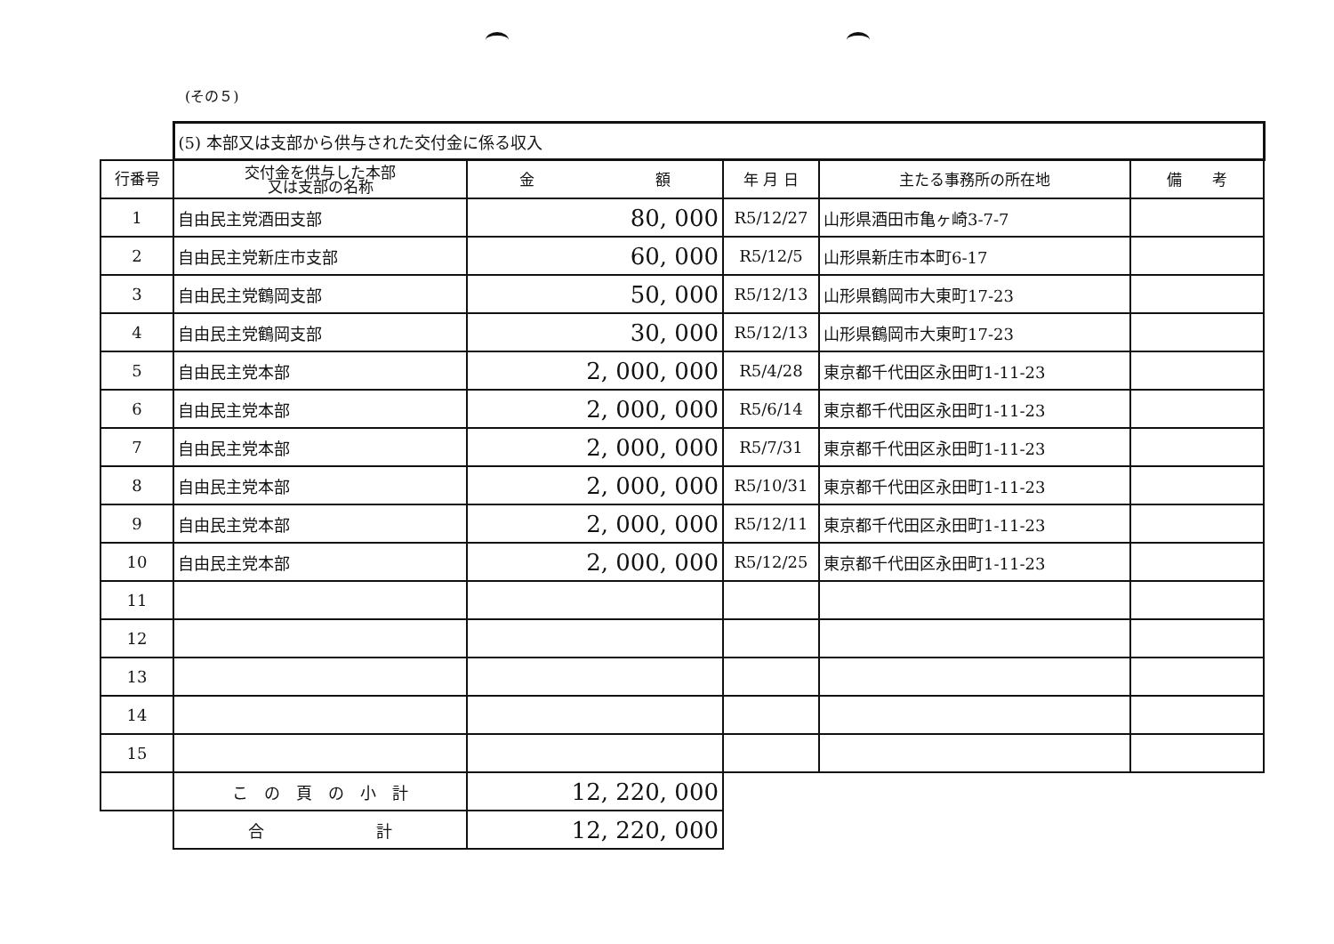(その５)
| | (5) 本部又は支部から供与された交付金に係る収入 | | | | |
| 行番号 | 交付金を供与した本部 又は支部の名称 | 金 額 | 年 月 日 | 主たる事務所の所在地 | 備 考 |
| 1 | 自由民主党酒田支部 | 80, 000 | R5/12/27 | 山形県酒田市亀ヶ崎3-7-7 | |
| 2 | 自由民主党新庄市支部 | 60, 000 | R5/12/5 | 山形県新庄市本町6-17 | |
| 3 | 自由民主党鶴岡支部 | 50, 000 | R5/12/13 | 山形県鶴岡市大東町17-23 | |
| 4 | 自由民主党鶴岡支部 | 30, 000 | R5/12/13 | 山形県鶴岡市大東町17-23 | |
| 5 | 自由民主党本部 | 2, 000, 000 | R5/4/28 | 東京都千代田区永田町1-11-23 | |
| 6 | 自由民主党本部 | 2, 000, 000 | R5/6/14 | 東京都千代田区永田町1-11-23 | |
| 7 | 自由民主党本部 | 2, 000, 000 | R5/7/31 | 東京都千代田区永田町1-11-23 | |
| 8 | 自由民主党本部 | 2, 000, 000 | R5/10/31 | 東京都千代田区永田町1-11-23 | |
| 9 | 自由民主党本部 | 2, 000, 000 | R5/12/11 | 東京都千代田区永田町1-11-23 | |
| 10 | 自由民主党本部 | 2, 000, 000 | R5/12/25 | 東京都千代田区永田町1-11-23 | |
| 11 | | | | | |
| 12 | | | | | |
| 13 | | | | | |
| 14 | | | | | |
| 15 | | | | | |
| | こ の 頁 の 小 計 | 12, 220, 000 | | | |
| | 合 計 | 12, 220, 000 | | | |